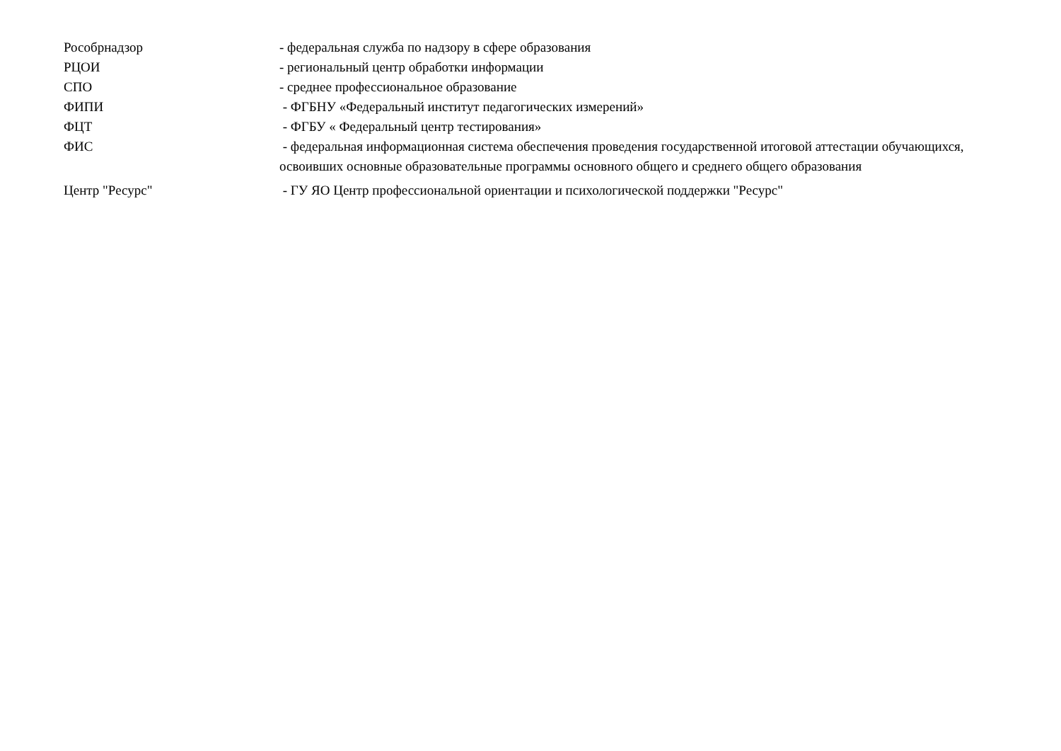Рособрнадзор - федеральная служба по надзору в сфере образования
РЦОИ - региональный центр обработки информации
СПО - среднее профессиональное образование
ФИПИ - ФГБНУ «Федеральный институт педагогических измерений»
ФЦТ - ФГБУ « Федеральный центр тестирования»
ФИС - федеральная информационная система обеспечения проведения государственной итоговой аттестации обучающихся, освоивших основные образовательные программы основного общего и среднего общего образования
Центр "Ресурс" - ГУ ЯО Центр профессиональной ориентации и психологической поддержки "Ресурс"